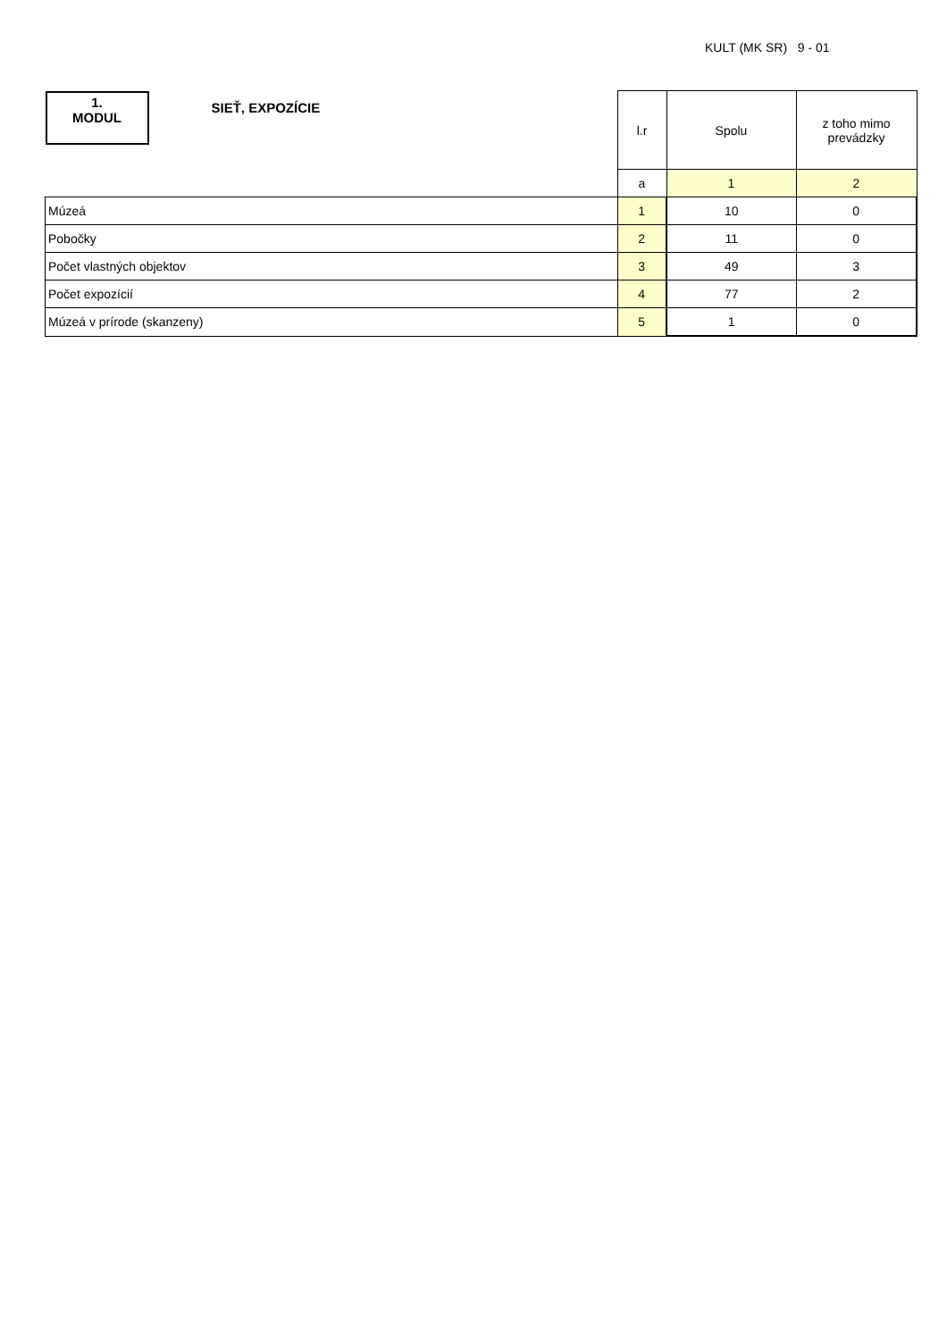KULT (MK SR) 9 - 01
| 1. MODUL SIEŤ, EXPOZÍCIE | l.r | Spolu | z toho mimo prevádzky |
| | a | 1 | 2 |
| Múzeá | 1 | 10 | 0 |
| Pobočky | 2 | 11 | 0 |
| Počet vlastných objektov | 3 | 49 | 3 |
| Počet expozícií | 4 | 77 | 2 |
| Múzeá v prírode (skanzeny) | 5 | 1 | 0 |